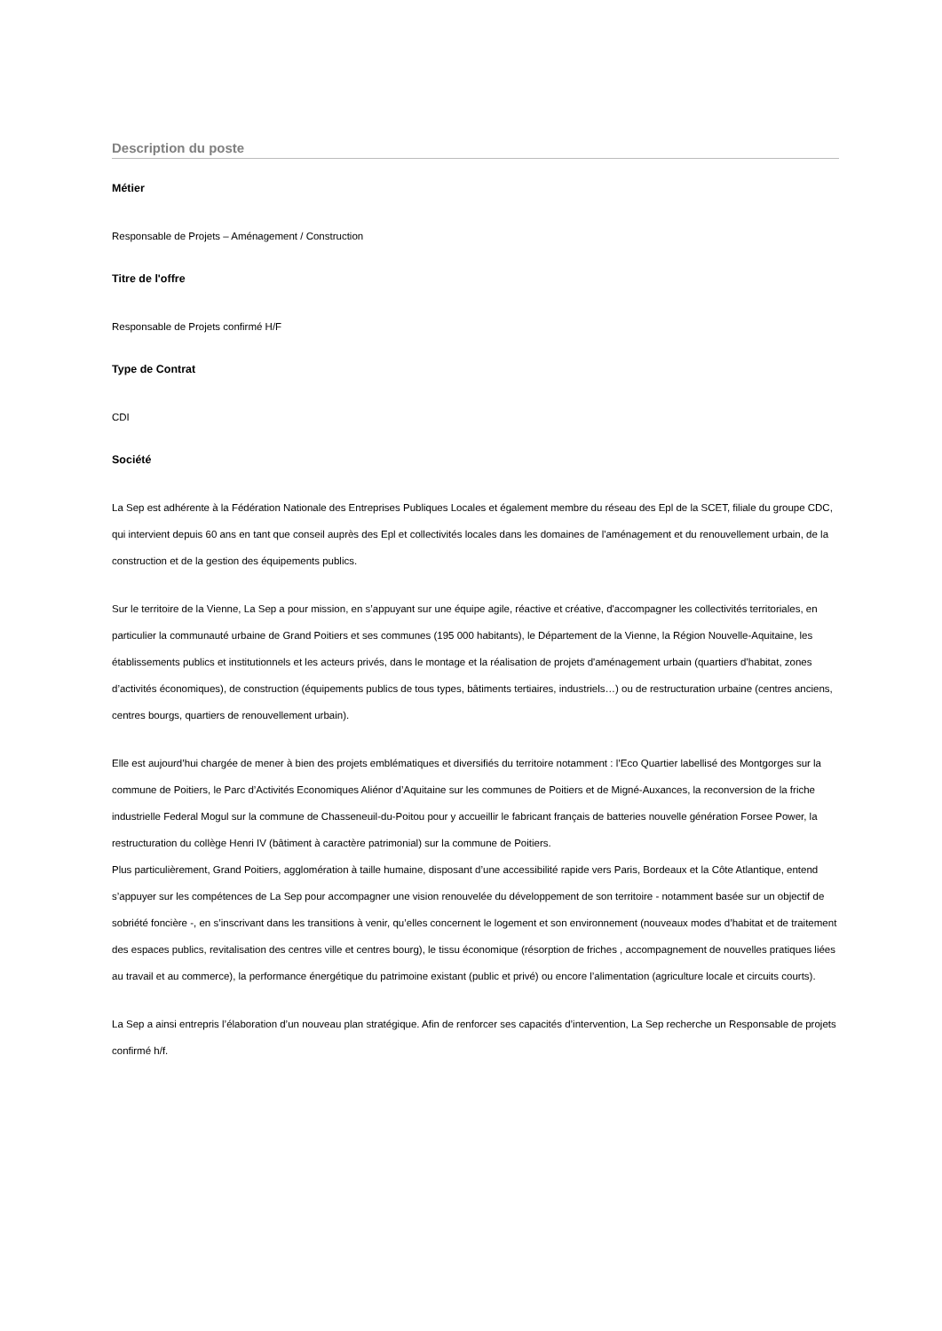Description du poste
Métier
Responsable de Projets – Aménagement / Construction
Titre de l'offre
Responsable de Projets confirmé H/F
Type de Contrat
CDI
Société
La Sep est adhérente à la Fédération Nationale des Entreprises Publiques Locales et également membre du réseau des Epl de la SCET, filiale du groupe CDC, qui intervient depuis 60 ans en tant que conseil auprès des Epl et collectivités locales dans les domaines de l'aménagement et du renouvellement urbain, de la construction et de la gestion des équipements publics.
Sur le territoire de la Vienne, La Sep a pour mission, en s’appuyant sur une équipe agile, réactive et créative, d'accompagner les collectivités territoriales, en particulier la communauté urbaine de Grand Poitiers et ses communes (195 000 habitants), le Département de la Vienne, la Région Nouvelle-Aquitaine, les établissements publics et institutionnels et les acteurs privés, dans le montage et la réalisation de projets d'aménagement urbain (quartiers d’habitat, zones d’activités économiques), de construction (équipements publics de tous types, bâtiments tertiaires, industriels…) ou de restructuration urbaine (centres anciens, centres bourgs, quartiers de renouvellement urbain).
Elle est aujourd’hui chargée de mener à bien des projets emblématiques et diversifiés du territoire notamment : l’Eco Quartier labellisé des Montgorges sur la commune de Poitiers, le Parc d’Activités Economiques Aliénor d’Aquitaine sur les communes de Poitiers et de Migné-Auxances, la reconversion de la friche industrielle Federal Mogul sur la commune de Chasseneuil-du-Poitou pour y accueillir le fabricant français de batteries nouvelle génération Forsee Power, la restructuration du collège Henri IV (bâtiment à caractère patrimonial) sur la commune de Poitiers.
Plus particulièrement, Grand Poitiers, agglomération à taille humaine, disposant d’une accessibilité rapide vers Paris, Bordeaux et la Côte Atlantique, entend s’appuyer sur les compétences de La Sep pour accompagner une vision renouvelée du développement de son territoire - notamment basée sur un objectif de sobriété foncière -, en s’inscrivant dans les transitions à venir, qu’elles concernent le logement et son environnement (nouveaux modes d’habitat et de traitement des espaces publics, revitalisation des centres ville et centres bourg), le tissu économique (résorption de friches , accompagnement de nouvelles pratiques liées au travail et au commerce), la performance énergétique du patrimoine existant (public et privé) ou encore l’alimentation (agriculture locale et circuits courts).
La Sep a ainsi entrepris l’élaboration d’un nouveau plan stratégique. Afin de renforcer ses capacités d’intervention, La Sep recherche un Responsable de projets confirmé h/f.